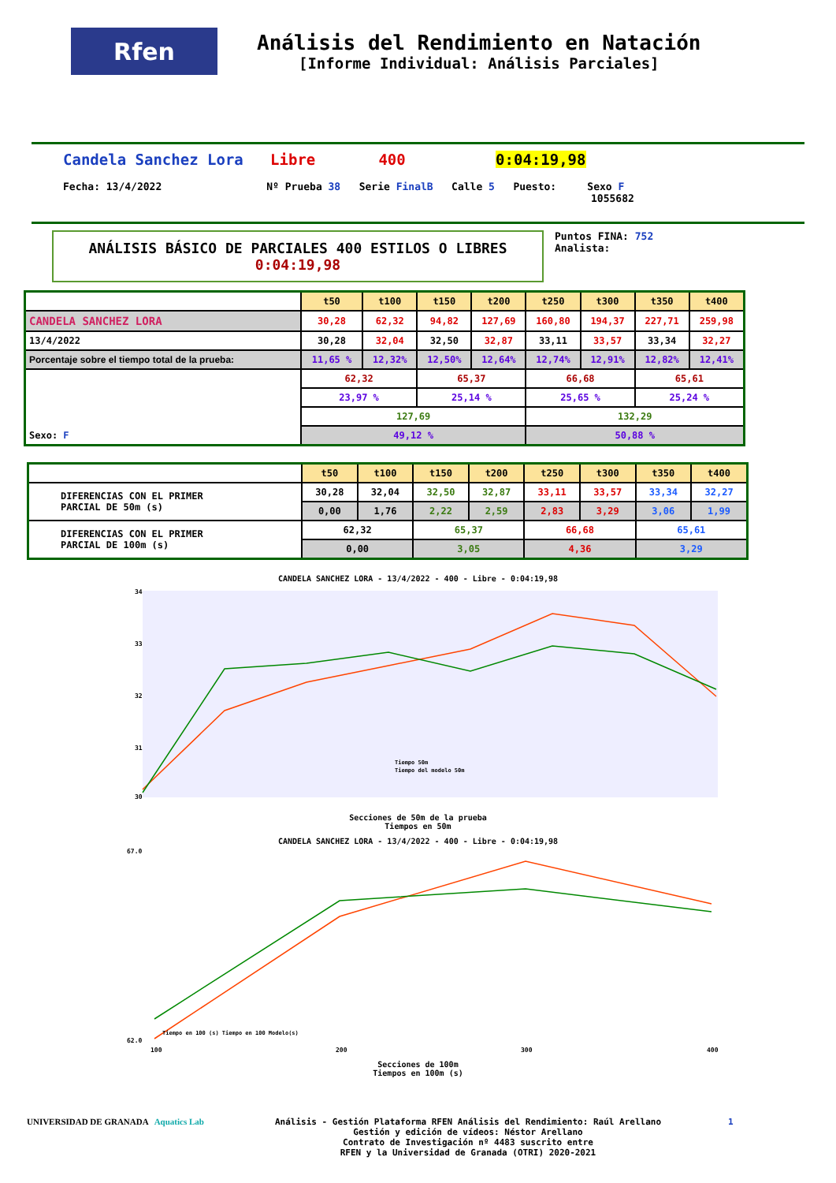Rfen
Análisis del Rendimiento en Natación
[Informe Individual: Análisis Parciales]
Candela Sanchez Lora Libre 400 0:04:19,98
Fecha: 13/4/2022 Nº Prueba 38 Serie FinalB Calle 5 Puesto: Sexo F
1055682
ANÁLISIS BÁSICO DE PARCIALES 400 ESTILOS O LIBRES
0:04:19,98
Puntos FINA: 752
Analista:
| | t50 | t100 | t150 | t200 | t250 | t300 | t350 | t400 |
| CANDELA SANCHEZ LORA | 30,28 | 62,32 | 94,82 | 127,69 | 160,80 | 194,37 | 227,71 | 259,98 |
| 13/4/2022 | 30,28 | 32,04 | 32,50 | 32,87 | 33,11 | 33,57 | 33,34 | 32,27 |
| Porcentaje sobre el tiempo total de la prueba: | 11,65 % | 12,32% | 12,50% | 12,64% | 12,74% | 12,91% | 12,82% | 12,41% |
| Sexo: F | 62,32 | | 65,37 | | 66,68 | | 65,61 | |
| | 23,97 % | | 25,14 % | | 25,65 % | | 25,24 % | |
| | 127,69 | | | | 132,29 | | | |
| | 49,12 % | | | | 50,88 % | | | |
| | t50 | t100 | t150 | t200 | t250 | t300 | t350 | t400 |
| DIFERENCIAS CON EL PRIMER PARCIAL DE 50m (s) | 30,28 | 32,04 | 32,50 | 32,87 | 33,11 | 33,57 | 33,34 | 32,27 |
| | 0,00 | 1,76 | 2,22 | 2,59 | 2,83 | 3,29 | 3,06 | 1,99 |
| DIFERENCIAS CON EL PRIMER PARCIAL DE 100m (s) | 62,32 | | 65,37 | | 66,68 | | 65,61 | |
| | 0,00 | | 3,05 | | 4,36 | | 3,29 | |
CANDELA SANCHEZ LORA - 13/4/2022 - 400 - Libre - 0:04:19,98
34
33
32
31
30
Tiempo 50m
Tiempo del modelo 50m
Secciones de 50m de la prueba
Tiempos en 50m
CANDELA SANCHEZ LORA - 13/4/2022 - 400 - Libre - 0:04:19,98
67.0
62.0
100
200
300
400
Tiempo en 100 (s) Tiempo en 100 Modelo(s)
Secciones de 100m
Tiempos en 100m (s)
UNIVERSIDAD DE GRANADA Aquatics Lab Análisis - Gestión Plataforma RFEN Análisis del Rendimiento: Raúl Arellano
Gestión y edición de vídeos: Néstor Arellano
Contrato de Investigación nº 4483 suscrito entre
RFEN y la Universidad de Granada (OTRI) 2020-2021
1